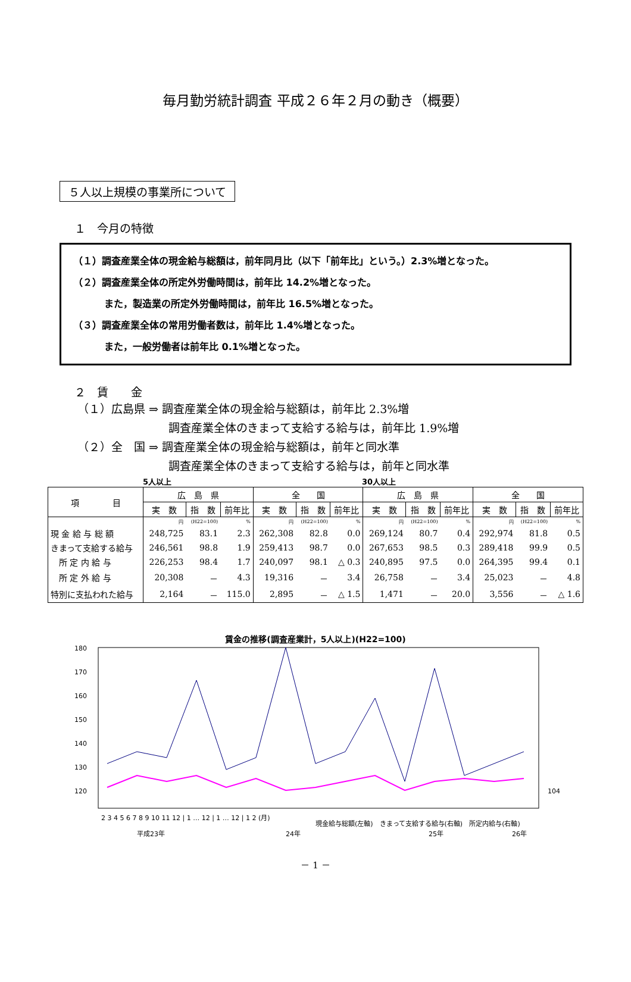毎月勤労統計調査 平成２６年２月の動き（概要）
５人以上規模の事業所について
１　今月の特徴
（１）調査産業全体の現金給与総額は，前年同月比（以下「前年比」という。）2.3%増となった。
（２）調査産業全体の所定外労働時間は，前年比 14.2%増となった。
また，製造業の所定外労働時間は，前年比 16.5%増となった。
（３）調査産業全体の常用労働者数は，前年比 1.4%増となった。
また，一般労働者は前年比 0.1%増となった。
２　賃　　金
（１）広島県 ⇒ 調査産業全体の現金給与総額は，前年比 2.3%増
調査産業全体のきまって支給する給与は，前年比 1.9%増
（２）全　国 ⇒ 調査産業全体の現金給与総額は，前年と同水準
調査産業全体のきまって支給する給与は，前年と同水準
5人以上 30人以上
| 項 目 | 広 島 県 | | | 全 国 | | | 広 島 県 | | | 全 国 | | |
| --- | --- | --- | --- | --- | --- | --- | --- | --- | --- | --- | --- | --- |
| | 実 数 | 指 数 | 前年比 | 実 数 | 指 数 | 前年比 | 実 数 | 指 数 | 前年比 | 実 数 | 指 数 | 前年比 |
| | 円 | (H22=100) | % | 円 | (H22=100) | % | 円 | (H22=100) | % | 円 | (H22=100) | % |
| 現 金 給 与 総 額 | 248,725 | 83.1 | 2.3 | 262,308 | 82.8 | 0.0 | 269,124 | 80.7 | 0.4 | 292,974 | 81.8 | 0.5 |
| きまって支給する給与 | 246,561 | 98.8 | 1.9 | 259,413 | 98.7 | 0.0 | 267,653 | 98.5 | 0.3 | 289,418 | 99.9 | 0.5 |
| 所 定 内 給 与 | 226,253 | 98.4 | 1.7 | 240,097 | 98.1 | △ 0.3 | 240,895 | 97.5 | 0.0 | 264,395 | 99.4 | 0.1 |
| 所 定 外 給 与 | 20,308 | － | 4.3 | 19,316 | － | 3.4 | 26,758 | － | 3.4 | 25,023 | － | 4.8 |
| 特別に支払われた給与 | 2,164 | － | 115.0 | 2,895 | － | △ 1.5 | 1,471 | － | 20.0 | 3,556 | － | △ 1.6 |
賃金の推移(調査産業計，5人以上)(H22=100)
180
170
160
150
140
130
120
104
現金給与総額(左軸)　きまって支給する給与(右軸)　所定内給与(右軸)
2 3 4 5 6 7 8 9 10 11 12 | 1 … 12 | 1 … 12 | 1 2 (月)
平成23年
24年
25年
26年
－ 1 －